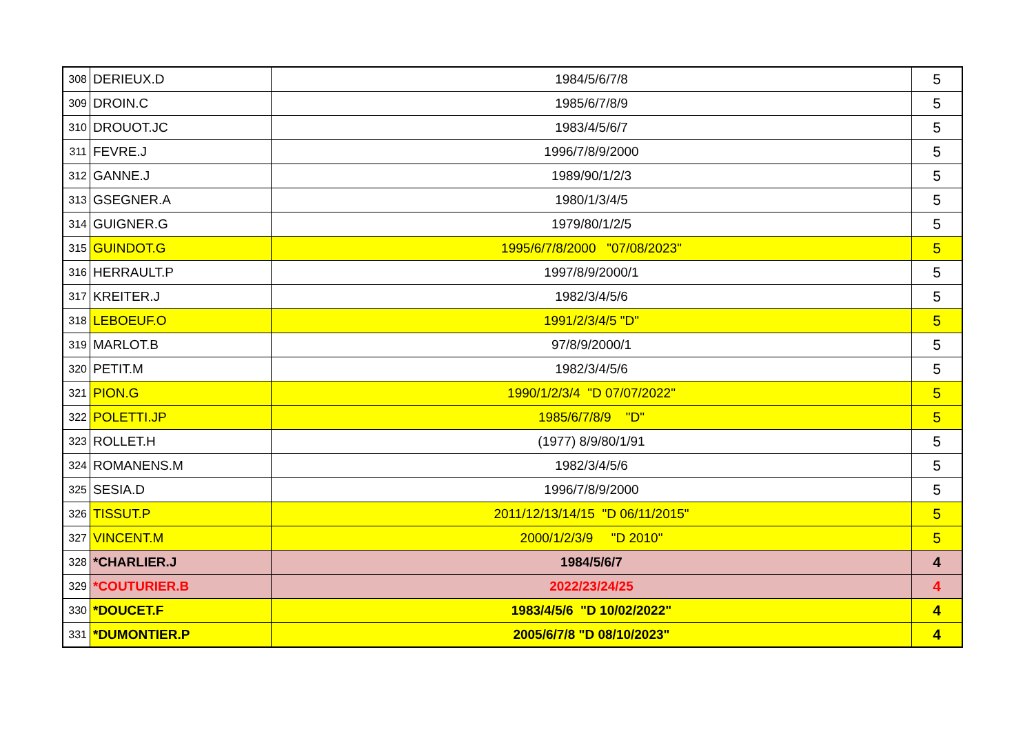| 308 | DERIEUX.D | 1984/5/6/7/8 | 5 |
| 309 | DROIN.C | 1985/6/7/8/9 | 5 |
| 310 | DROUOT.JC | 1983/4/5/6/7 | 5 |
| 311 | FEVRE.J | 1996/7/8/9/2000 | 5 |
| 312 | GANNE.J | 1989/90/1/2/3 | 5 |
| 313 | GSEGNER.A | 1980/1/3/4/5 | 5 |
| 314 | GUIGNER.G | 1979/80/1/2/5 | 5 |
| 315 | GUINDOT.G | 1995/6/7/8/2000 "07/08/2023" | 5 |
| 316 | HERRAULT.P | 1997/8/9/2000/1 | 5 |
| 317 | KREITER.J | 1982/3/4/5/6 | 5 |
| 318 | LEBOEUF.O | 1991/2/3/4/5 "D" | 5 |
| 319 | MARLOT.B | 97/8/9/2000/1 | 5 |
| 320 | PETIT.M | 1982/3/4/5/6 | 5 |
| 321 | PION.G | 1990/1/2/3/4 "D 07/07/2022" | 5 |
| 322 | POLETTI.JP | 1985/6/7/8/9 "D" | 5 |
| 323 | ROLLET.H | (1977) 8/9/80/1/91 | 5 |
| 324 | ROMANENS.M | 1982/3/4/5/6 | 5 |
| 325 | SESIA.D | 1996/7/8/9/2000 | 5 |
| 326 | TISSUT.P | 2011/12/13/14/15 "D 06/11/2015" | 5 |
| 327 | VINCENT.M | 2000/1/2/3/9 "D 2010" | 5 |
| 328 | *CHARLIER.J | 1984/5/6/7 | 4 |
| 329 | *COUTURIER.B | 2022/23/24/25 | 4 |
| 330 | *DOUCET.F | 1983/4/5/6 "D 10/02/2022" | 4 |
| 331 | *DUMONTIER.P | 2005/6/7/8 "D 08/10/2023" | 4 |